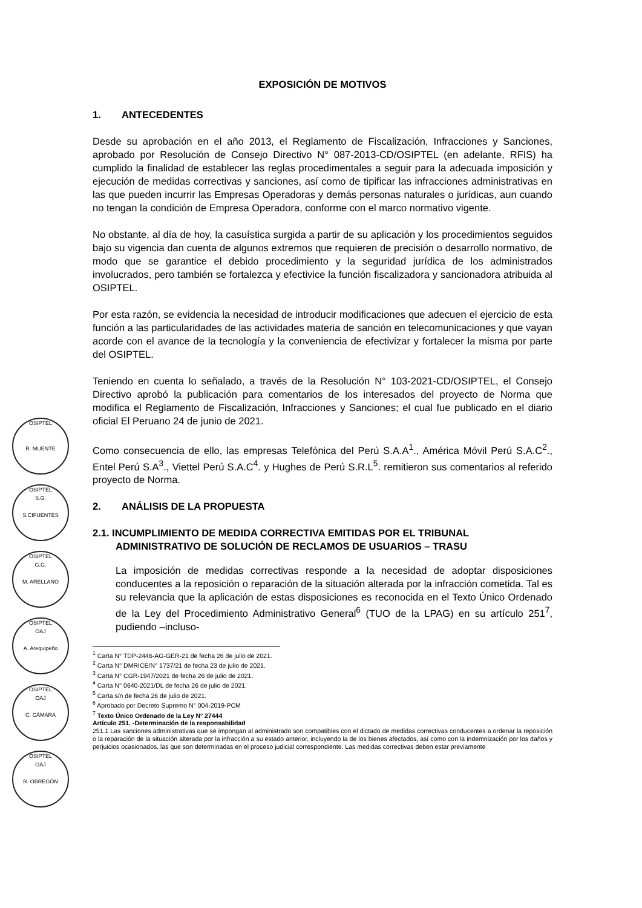OSIPTEL
R. MUENTE
OSIPTEL
S.G.
S.CIFUENTES
OSIPTEL
G.G.
M. ARELLANO
OSIPTEL
OAJ
A. Arequipeño
OSIPTEL
OAJ
C. CÁMARA
OSIPTEL
OAJ
R. OBREGÓN
EXPOSICIÓN DE MOTIVOS
1. ANTECEDENTES
Desde su aprobación en el año 2013, el Reglamento de Fiscalización, Infracciones y Sanciones, aprobado por Resolución de Consejo Directivo N° 087-2013-CD/OSIPTEL (en adelante, RFIS) ha cumplido la finalidad de establecer las reglas procedimentales a seguir para la adecuada imposición y ejecución de medidas correctivas y sanciones, así como de tipificar las infracciones administrativas en las que pueden incurrir las Empresas Operadoras y demás personas naturales o jurídicas, aun cuando no tengan la condición de Empresa Operadora, conforme con el marco normativo vigente.
No obstante, al día de hoy, la casuística surgida a partir de su aplicación y los procedimientos seguidos bajo su vigencia dan cuenta de algunos extremos que requieren de precisión o desarrollo normativo, de modo que se garantice el debido procedimiento y la seguridad jurídica de los administrados involucrados, pero también se fortalezca y efectivice la función fiscalizadora y sancionadora atribuida al OSIPTEL.
Por esta razón, se evidencia la necesidad de introducir modificaciones que adecuen el ejercicio de esta función a las particularidades de las actividades materia de sanción en telecomunicaciones y que vayan acorde con el avance de la tecnología y la conveniencia de efectivizar y fortalecer la misma por parte del OSIPTEL.
Teniendo en cuenta lo señalado, a través de la Resolución N° 103-2021-CD/OSIPTEL, el Consejo Directivo aprobó la publicación para comentarios de los interesados del proyecto de Norma que modifica el Reglamento de Fiscalización, Infracciones y Sanciones; el cual fue publicado en el diario oficial El Peruano 24 de junio de 2021.
Como consecuencia de ello, las empresas Telefónica del Perú S.A.A<sup>1</sup>., América Móvil Perú S.A.C<sup>2</sup>., Entel Perú S.A<sup>3</sup>., Viettel Perú S.A.C<sup>4</sup>. y Hughes de Perú S.R.L<sup>5</sup>. remitieron sus comentarios al referido proyecto de Norma.
2. ANÁLISIS DE LA PROPUESTA
2.1. INCUMPLIMIENTO DE MEDIDA CORRECTIVA EMITIDAS POR EL TRIBUNAL ADMINISTRATIVO DE SOLUCIÓN DE RECLAMOS DE USUARIOS – TRASU
La imposición de medidas correctivas responde a la necesidad de adoptar disposiciones conducentes a la reposición o reparación de la situación alterada por la infracción cometida. Tal es su relevancia que la aplicación de estas disposiciones es reconocida en el Texto Único Ordenado de la Ley del Procedimiento Administrativo General<sup>6</sup> (TUO de la LPAG) en su artículo 251<sup>7</sup>, pudiendo –incluso-
<sup>1</sup> Carta N° TDP-2446-AG-GER-21 de fecha 26 de julio de 2021.
<sup>2</sup> Carta N° DMRICE/N° 1737/21 de fecha 23 de julio de 2021.
<sup>3</sup> Carta N° CGR-1947/2021 de fecha 26 de julio de 2021.
<sup>4</sup> Carta N° 0640-2021/DL de fecha 26 de julio de 2021.
<sup>5</sup> Carta s/n de fecha 26 de julio de 2021.
<sup>6</sup> Aprobado por Decreto Supremo N° 004-2019-PCM
<sup>7</sup> Texto Único Ordenado de la Ley N° 27444
Artículo 251. -Determinación de la responsabilidad
251.1 Las sanciones administrativas que se impongan al administrado son compatibles con el dictado de medidas correctivas conducentes a ordenar la reposición o la reparación de la situación alterada por la infracción a su estado anterior, incluyendo la de los bienes afectados, así como con la indemnización por los daños y perjuicios ocasionados, las que son determinadas en el proceso judicial correspondiente. Las medidas correctivas deben estar previamente